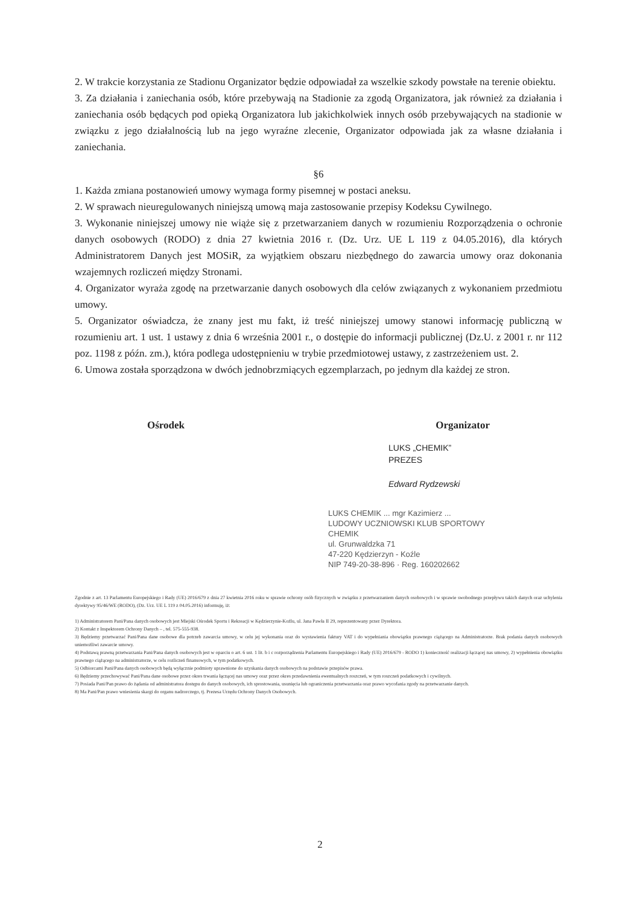2. W trakcie korzystania ze Stadionu Organizator będzie odpowiadał za wszelkie szkody powstałe na terenie obiektu.
3. Za działania i zaniechania osób, które przebywają na Stadionie za zgodą Organizatora, jak również za działania i zaniechania osób będących pod opieką Organizatora lub jakichkolwiek innych osób przebywających na stadionie w związku z jego działalnością lub na jego wyraźne zlecenie, Organizator odpowiada jak za własne działania i zaniechania.
§6
1. Każda zmiana postanowień umowy wymaga formy pisemnej w postaci aneksu.
2. W sprawach nieuregulowanych niniejszą umową maja zastosowanie przepisy Kodeksu Cywilnego.
3. Wykonanie niniejszej umowy nie wiąże się z przetwarzaniem danych w rozumieniu Rozporządzenia o ochronie danych osobowych (RODO) z dnia 27 kwietnia 2016 r. (Dz. Urz. UE L 119 z 04.05.2016), dla których Administratorem Danych jest MOSiR, za wyjątkiem obszaru niezbędnego do zawarcia umowy oraz dokonania wzajemnych rozliczeń między Stronami.
4. Organizator wyraża zgodę na przetwarzanie danych osobowych dla celów związanych z wykonaniem przedmiotu umowy.
5. Organizator oświadcza, że znany jest mu fakt, iż treść niniejszej umowy stanowi informację publiczną w rozumieniu art. 1 ust. 1 ustawy z dnia 6 września 2001 r., o dostępie do informacji publicznej (Dz.U. z 2001 r. nr 112 poz. 1198 z późn. zm.), która podlega udostępnieniu w trybie przedmiotowej ustawy, z zastrzeżeniem ust. 2.
6. Umowa została sporządzona w dwóch jednobrzmiących egzemplarzach, po jednym dla każdej ze stron.
Ośrodek Organizator
LUKS „CHEMIK”
PREZES
Edward Rydzewski
LUKS CHEMIK ... mgr Kazimierz ...
LUDOWY UCZNIOWSKI KLUB SPORTOWY
CHEMIK
ul. Grunwaldzka 71
47-220 Kędzierzyn - Koźle
NIP 749-20-38-896 · Reg. 160202662
Zgodnie z art. 13 Parlamentu Europejskiego i Rady (UE) 2016/679 z dnia 27 kwietnia 2016 roku w sprawie ochrony osób fizycznych w związku z przetwarzaniem danych osobowych i w sprawie swobodnego przepływu takich danych oraz uchylenia dyrektywy 95/46/WE (RODO), (Dz. Urz. UE L 119 z 04.05.2016) informuję, iż:
1) Administratorem Pani/Pana danych osobowych jest Miejski Ośrodek Sportu i Rekreacji w Kędzierzynie-Koźlu, ul. Jana Pawła II 29, reprezentowany przez Dyrektora.
2) Kontakt z Inspektorem Ochrony Danych – , tel. 575-555-938.
3) Będziemy przetwarzać Pani/Pana dane osobowe dla potrzeb zawarcia umowy, w celu jej wykonania oraz do wystawienia faktury VAT i do wypełniania obowiązku prawnego ciążącego na Administratorze. Brak podania danych osobowych uniemożliwi zawarcie umowy.
4) Podstawą prawną przetwarzania Pani/Pana danych osobowych jest w oparciu o art. 6 ust. 1 lit. b i c rozporządzenia Parlamentu Europejskiego i Rady (UE) 2016/679 - RODO 1) konieczność realizacji łączącej nas umowy, 2) wypełnienia obowiązku prawnego ciążącego na administratorze, w celu rozliczeń finansowych, w tym podatkowych.
5) Odbiorcami Pani/Pana danych osobowych będą wyłącznie podmioty uprawnione do uzyskania danych osobowych na podstawie przepisów prawa.
6) Będziemy przechowywać Pani/Pana dane osobowe przez okres trwania łączącej nas umowy oraz przez okres przedawnienia ewentualnych roszczeń, w tym roszczeń podatkowych i cywilnych.
7) Posiada Pani/Pan prawo do żądania od administratora dostępu do danych osobowych, ich sprostowania, usunięcia lub ograniczenia przetwarzania oraz prawo wycofania zgody na przetwarzanie danych.
8) Ma Pani/Pan prawo wniesienia skargi do organu nadzorczego, tj. Prezesa Urzędu Ochrony Danych Osobowych.
2